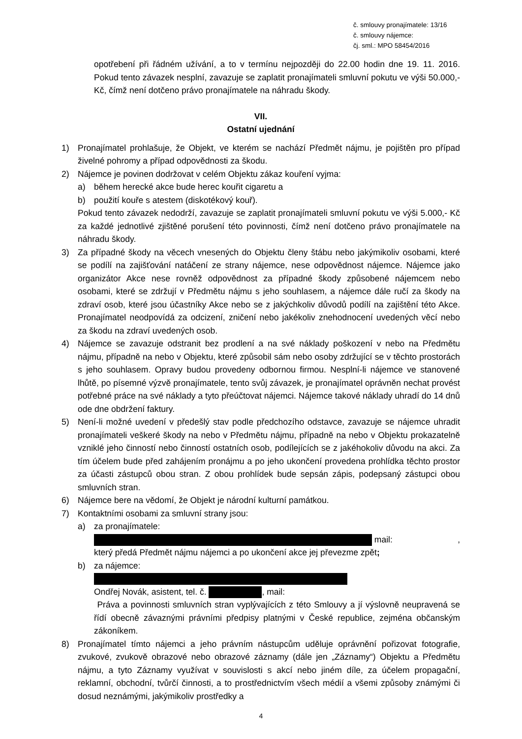č. smlouvy pronajímatele: 13/16
č. smlouvy nájemce:
čj. sml.: MPO 58454/2016
opotřebení při řádném užívání, a to v termínu nejpozději do 22.00 hodin dne 19. 11. 2016. Pokud tento závazek nesplní, zavazuje se zaplatit pronajímateli smluvní pokutu ve výši 50.000,- Kč, čímž není dotčeno právo pronajímatele na náhradu škody.
VII.
Ostatní ujednání
1) Pronajímatel prohlašuje, že Objekt, ve kterém se nachází Předmět nájmu, je pojištěn pro případ živelné pohromy a případ odpovědnosti za škodu.
2) Nájemce je povinen dodržovat v celém Objektu zákaz kouření vyjma:
a) během herecké akce bude herec kouřit cigaretu a
b) použití kouře s atestem (diskotékový kouř).
Pokud tento závazek nedodrží, zavazuje se zaplatit pronajímateli smluvní pokutu ve výši 5.000,- Kč za každé jednotlivé zjištěné porušení této povinnosti, čímž není dotčeno právo pronajímatele na náhradu škody.
3) Za případné škody na věcech vnesených do Objektu členy štábu nebo jakýmikoliv osobami, které se podílí na zajišťování natáčení ze strany nájemce, nese odpovědnost nájemce. Nájemce jako organizátor Akce nese rovněž odpovědnost za případné škody způsobené nájemcem nebo osobami, které se zdržují v Předmětu nájmu s jeho souhlasem, a nájemce dále ručí za škody na zdraví osob, které jsou účastníky Akce nebo se z jakýchkoliv důvodů podílí na zajištění této Akce. Pronajímatel neodpovídá za odcizení, zničení nebo jakékoliv znehodnocení uvedených věcí nebo za škodu na zdraví uvedených osob.
4) Nájemce se zavazuje odstranit bez prodlení a na své náklady poškození v nebo na Předmětu nájmu, případně na nebo v Objektu, které způsobil sám nebo osoby zdržující se v těchto prostorách s jeho souhlasem. Opravy budou provedeny odbornou firmou. Nesplní-li nájemce ve stanovené lhůtě, po písemné výzvě pronajímatele, tento svůj závazek, je pronajímatel oprávněn nechat provést potřebné práce na své náklady a tyto přeúčtovat nájemci. Nájemce takové náklady uhradí do 14 dnů ode dne obdržení faktury.
5) Není-li možné uvedení v předešlý stav podle předchozího odstavce, zavazuje se nájemce uhradit pronajímateli veškeré škody na nebo v Předmětu nájmu, případně na nebo v Objektu prokazatelně vzniklé jeho činností nebo činností ostatních osob, podílejících se z jakéhokoliv důvodu na akci. Za tím účelem bude před zahájením pronájmu a po jeho ukončení provedena prohlídka těchto prostor za účasti zástupců obou stran. Z obou prohlídek bude sepsán zápis, podepsaný zástupci obou smluvních stran.
6) Nájemce bere na vědomí, že Objekt je národní kulturní památkou.
7) Kontaktními osobami za smluvní strany jsou:
a) za pronajímatele:
mail: ,
který předá Předmět nájmu nájemci a po ukončení akce jej převezme zpět;
b) za nájemce:
Ondřej Novák, asistent, tel. č. , mail:
Práva a povinnosti smluvních stran vyplývajících z této Smlouvy a jí výslovně neupravená se řídí obecně závaznými právními předpisy platnými v České republice, zejména občanským zákoníkem.
8) Pronajímatel tímto nájemci a jeho právním nástupcům uděluje oprávnění pořizovat fotografie, zvukové, zvukově obrazové nebo obrazové záznamy (dále jen „Záznamy“) Objektu a Předmětu nájmu, a tyto Záznamy využívat v souvislosti s akcí nebo jiném díle, za účelem propagační, reklamní, obchodní, tvůrčí činnosti, a to prostřednictvím všech médií a všemi způsoby známými či dosud neznámými, jakýmikoliv prostředky a
4